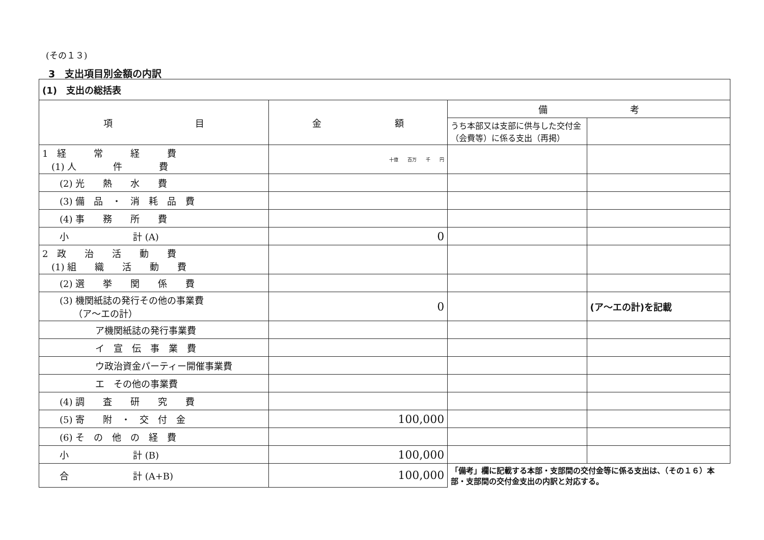(その１３)
3　支出項目別金額の内訳
| (1) 支出の総括表 | | | |
| --- | --- | --- | --- |
| 項 目 | 金 額 | 備 考 | |
| | | うち本部又は支部に供与した交付金（会費等）に係る支出（再掲） | |
| 1 経 常 経 費 (1) 人 件 費 | 十億 百万 千 円 | | |
| (2) 光 熱 水 費 | | | |
| (3) 備 品 ・ 消 耗 品 費 | | | |
| (4) 事 務 所 費 | | | |
| 小 計 (A) | 0 | | |
| 2 政 治 活 動 費 (1) 組 織 活 動 費 | | | |
| (2) 選 挙 関 係 費 | | | |
| (3) 機関紙誌の発行その他の事業費 （ア～エの計） | 0 | | (ア～エの計)を記載 |
| ア機関紙誌の発行事業費 | | | |
| イ 宣 伝 事 業 費 | | | |
| ウ政治資金パーティー開催事業費 | | | |
| エ その他の事業費 | | | |
| (4) 調 査 研 究 費 | | | |
| (5) 寄 附 ・ 交 付 金 | 100,000 | | |
| (6) そ の 他 の 経 費 | | | |
| 小 計 (B) | 100,000 | | |
| 合 計 (A+B) | 100,000 | 「備考」欄に記載する本部・支部間の交付金等に係る支出は、（その１６）本部・支部間の交付金支出の内訳と対応する。 | |